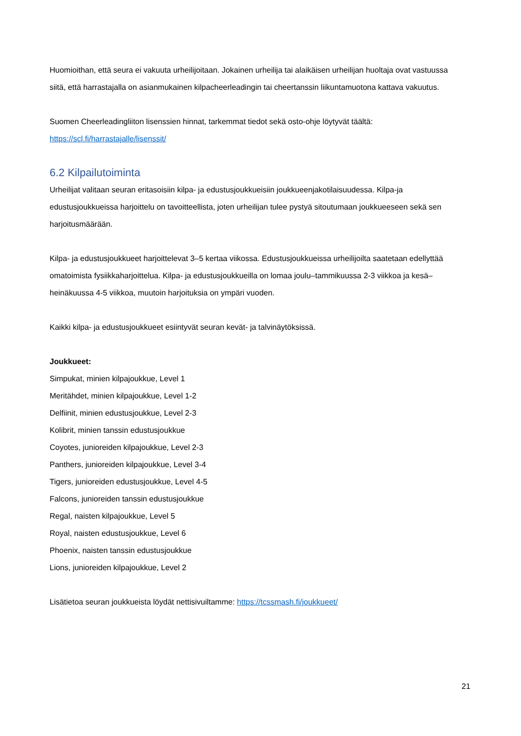Huomioithan, että seura ei vakuuta urheilijoitaan. Jokainen urheilija tai alaikäisen urheilijan huoltaja ovat vastuussa siitä, että harrastajalla on asianmukainen kilpacheerleadingin tai cheertanssin liikuntamuotona kattava vakuutus.
Suomen Cheerleadingliiton lisenssien hinnat, tarkemmat tiedot sekä osto-ohje löytyvät täältä: https://scl.fi/harrastajalle/lisenssit/
6.2 Kilpailutoiminta
Urheilijat valitaan seuran eritasoisiin kilpa- ja edustusjoukkueisiin joukkueenjakotilaisuudessa. Kilpa-ja edustusjoukkueissa harjoittelu on tavoitteellista, joten urheilijan tulee pystyä sitoutumaan joukkueeseen sekä sen harjoitusmäärään.
Kilpa- ja edustusjoukkueet harjoittelevat 3–5 kertaa viikossa. Edustusjoukkueissa urheilijoilta saatetaan edellyttää omatoimista fysiikkaharjoittelua. Kilpa- ja edustusjoukkueilla on lomaa joulu–tammikuussa 2-3 viikkoa ja kesä–heinäkuussa 4-5 viikkoa, muutoin harjoituksia on ympäri vuoden.
Kaikki kilpa- ja edustusjoukkueet esiintyvät seuran kevät- ja talvinäytöksissä.
Joukkueet:
Simpukat, minien kilpajoukkue, Level 1
Meritähdet, minien kilpajoukkue, Level 1-2
Delfiinit, minien edustusjoukkue, Level 2-3
Kolibrit, minien tanssin edustusjoukkue
Coyotes, junioreiden kilpajoukkue, Level 2-3
Panthers, junioreiden kilpajoukkue, Level 3-4
Tigers, junioreiden edustusjoukkue, Level 4-5
Falcons, junioreiden tanssin edustusjoukkue
Regal, naisten kilpajoukkue, Level 5
Royal, naisten edustusjoukkue, Level 6
Phoenix, naisten tanssin edustusjoukkue
Lions, junioreiden kilpajoukkue, Level 2
Lisätietoa seuran joukkueista löydät nettisivuiltamme: https://tcssmash.fi/joukkueet/
21